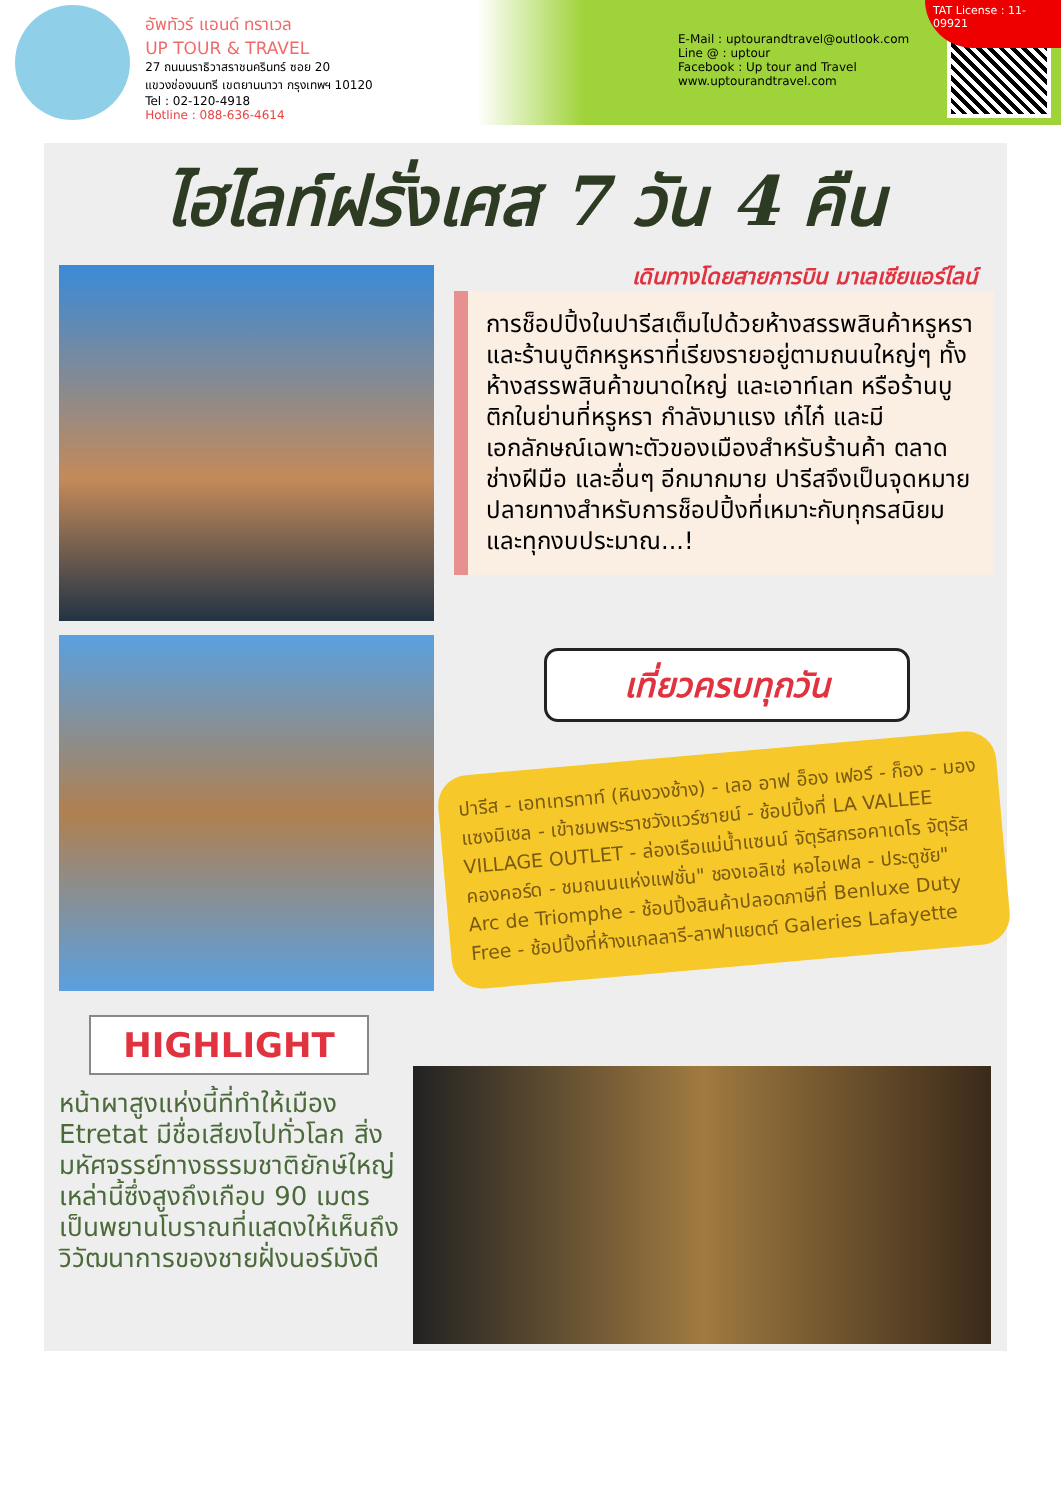อัพทัวร์ แอนด์ ทราเวล
UP TOUR & TRAVEL
27 ถนนนราธิวาสราชนครินทร์ ซอย 20
แขวงช่องนนทรี เขตยานนาวา กรุงเทพฯ 10120
Tel : 02-120-4918
Hotline : 088-636-4614
E-Mail : uptourandtravel@outlook.com
Line @ : uptour
Facebook : Up tour and Travel
www.uptourandtravel.com
TAT License : 11-09921
ไฮไลท์ฝรั่งเศส 7 วัน 4 คืน
เดินทางโดยสายการบิน มาเลเซียแอร์ไลน์
การช็อปปิ้งในปารีสเต็มไปด้วยห้างสรรพสินค้าหรูหราและร้านบูติกหรูหราที่เรียงรายอยู่ตามถนนใหญ่ๆ ทั้งห้างสรรพสินค้าขนาดใหญ่ และเอาท์เลท หรือร้านบูติกในย่านที่หรูหรา กำลังมาแรง เก๋ไก๋ และมีเอกลักษณ์เฉพาะตัวของเมืองสำหรับร้านค้า ตลาด ช่างฝีมือ และอื่นๆ อีกมากมาย ปารีสจึงเป็นจุดหมายปลายทางสำหรับการช็อปปิ้งที่เหมาะกับทุกรสนิยมและทุกงบประมาณ...!
เที่ยวครบทุกวัน
ปารีส - เอทเทรทาท์ (หินงวงช้าง) - เลอ อาฟ อ็อง เฟอร์ - ก็อง - มอง แซงมิเชล - เข้าชมพระราชวังแวร์ซายน์ - ช้อปปิ้งที่ LA VALLEE VILLAGE OUTLET - ล่องเรือแม่น้ำแซนน์ จัตุรัสกรอคาเดโร จัตุรัสคองคอร์ด - ชมถนนแห่งแฟชั่น" ชองเอลิเซ่ หอไอเฟล - ประตูชัย" Arc de Triomphe - ช้อปปิ้งสินค้าปลอดภาษีที่ Benluxe Duty Free - ช้อปปิ้งที่ห้างแกลลารี-ลาฟาแยตต์ Galeries Lafayette
HIGHLIGHT
หน้าผาสูงแห่งนี้ที่ทำให้เมือง Etretat มีชื่อเสียงไปทั่วโลก สิ่งมหัศจรรย์ทางธรรมชาติยักษ์ใหญ่เหล่านี้ซึ่งสูงถึงเกือบ 90 เมตรเป็นพยานโบราณที่แสดงให้เห็นถึงวิวัฒนาการของชายฝั่งนอร์มังดี